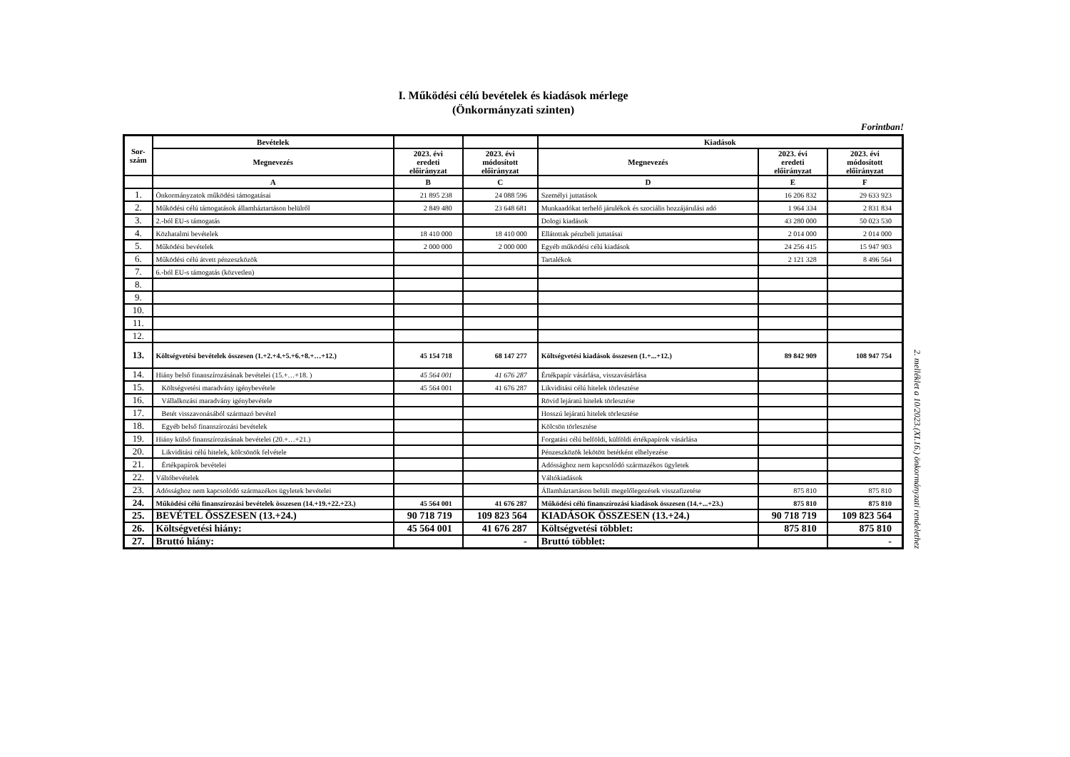I. Működési célú bevételek és kiadások mérlege
(Önkormányzati szinten)
Forintban!
| Sor- szám | Bevételek | | | Kiadások | | |
| --- | --- | --- | --- | --- | --- | --- |
| | Megnevezés | 2023. évi eredeti előirányzat | 2023. évi módosított előirányzat | Megnevezés | 2023. évi eredeti előirányzat | 2023. évi módosított előirányzat |
| | A | B | C | D | E | F |
| 1. | Önkormányzatok működési támogatásai | 21 895 238 | 24 088 596 | Személyi juttatások | 16 206 832 | 29 633 923 |
| 2. | Működési célú támogatások államháztartáson belülről | 2 849 480 | 23 648 681 | Munkaadókat terhelő járulékok és szociális hozzájárulási adó | 1 964 334 | 2 831 834 |
| 3. | 2.-ból EU-s támogatás | | | Dologi kiadások | 43 280 000 | 50 023 530 |
| 4. | Közhatalmi bevételek | 18 410 000 | 18 410 000 | Ellátottak pénzbeli juttatásai | 2 014 000 | 2 014 000 |
| 5. | Működési bevételek | 2 000 000 | 2 000 000 | Egyéb működési célú kiadások | 24 256 415 | 15 947 903 |
| 6. | Működési célú átvett pénzeszközök | | | Tartalékok | 2 121 328 | 8 496 564 |
| 7. | 6.-ból EU-s támogatás (közvetlen) | | | | | |
| 8. | | | | | | |
| 9. | | | | | | |
| 10. | | | | | | |
| 11. | | | | | | |
| 12. | | | | | | |
| 13. | Költségvetési bevételek összesen (1.+2.+4.+5.+6.+8.+…+12.) | 45 154 718 | 68 147 277 | Költségvetési kiadások összesen (1.+...+12.) | 89 842 909 | 108 947 754 |
| 14. | Hiány belső finanszírozásának bevételei (15.+…+18. ) | 45 564 001 | 41 676 287 | Értékpapír vásárlása, visszavásárlása | | |
| 15. | Költségvetési maradvány igénybevétele | 45 564 001 | 41 676 287 | Likviditási célú hitelek törlesztése | | |
| 16. | Vállalkozási maradvány igénybevétele | | | Rövid lejáratú hitelek törlesztése | | |
| 17. | Betét visszavonásából származó bevétel | | | Hosszú lejáratú hitelek törlesztése | | |
| 18. | Egyéb belső finanszírozási bevételek | | | Kölcsön törlesztése | | |
| 19. | Hiány külső finanszírozásának bevételei (20.+…+21.) | | | Forgatási célú belföldi, külföldi értékpapírok vásárlása | | |
| 20. | Likviditási célú hitelek, kölcsönök felvétele | | | Pénzeszközök lekötött betétként elhelyezése | | |
| 21. | Értékpapírok bevételei | | | Adóssághoz nem kapcsolódó származékos ügyletek | | |
| 22. | Váltóbevételek | | | Váltókiadások | | |
| 23. | Adóssághoz nem kapcsolódó származékos ügyletek bevételei | | | Államháztartáson belüli megelőlegezések visszafizetése | 875 810 | 875 810 |
| 24. | Működési célú finanszírozási bevételek összesen (14.+19.+22.+23.) | 45 564 001 | 41 676 287 | Működési célú finanszírozási kiadások összesen (14.+...+23.) | 875 810 | 875 810 |
| 25. | BEVÉTEL ÖSSZESEN (13.+24.) | 90 718 719 | 109 823 564 | KIADÁSOK ÖSSZESEN (13.+24.) | 90 718 719 | 109 823 564 |
| 26. | Költségvetési hiány: | 45 564 001 | 41 676 287 | Költségvetési többlet: | 875 810 | 875 810 |
| 27. | Bruttó hiány: | | - | Bruttó többlet: | | - |
2. melléklet a 10/2023.(XI.16.) önkormányzati rendelethez